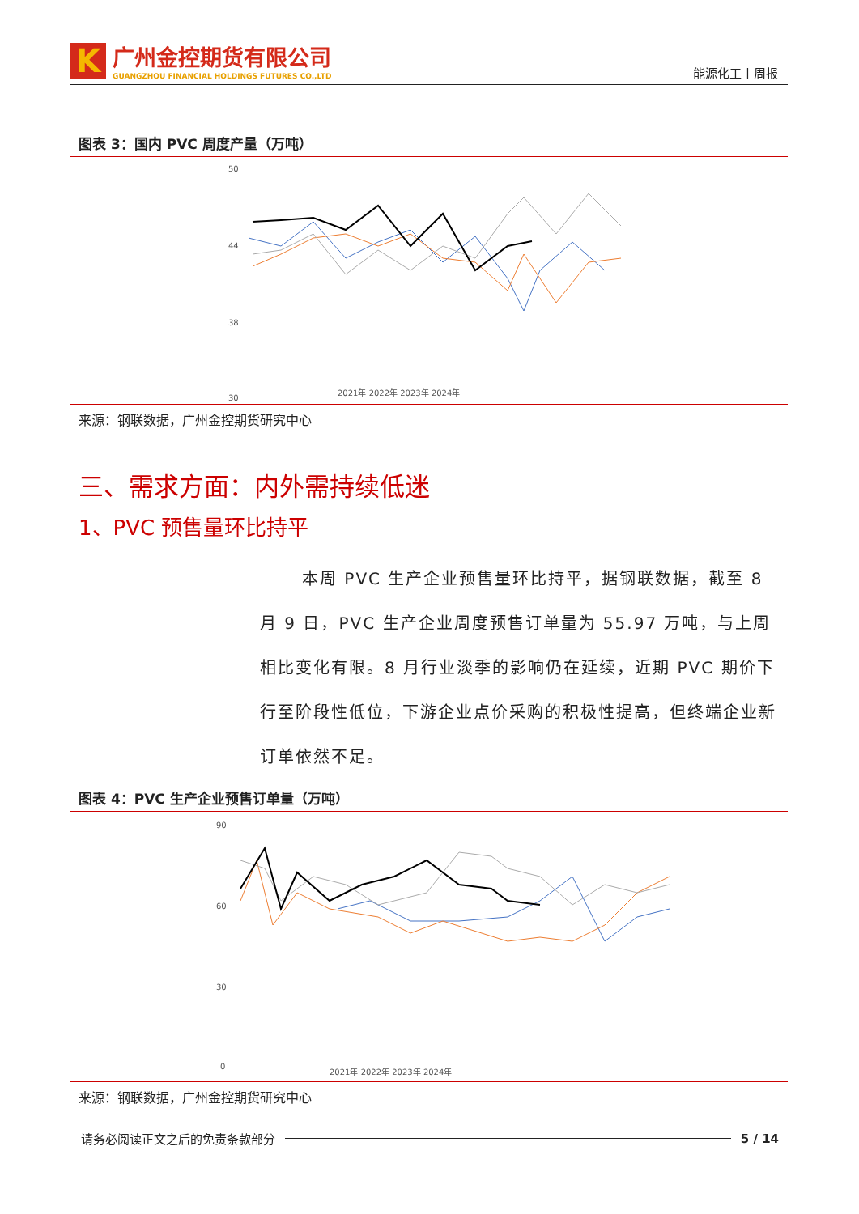K
广州金控期货有限公司
GUANGZHOU FINANCIAL HOLDINGS FUTURES CO.,LTD
能源化工丨周报
图表 3：国内 PVC 周度产量（万吨）
50
44
38
30
2021年 2022年 2023年 2024年
来源：钢联数据，广州金控期货研究中心
三、需求方面：内外需持续低迷
1、PVC 预售量环比持平
本周 PVC 生产企业预售量环比持平，据钢联数据，截至 8 月 9 日，PVC 生产企业周度预售订单量为 55.97 万吨，与上周相比变化有限。8 月行业淡季的影响仍在延续，近期 PVC 期价下行至阶段性低位，下游企业点价采购的积极性提高，但终端企业新订单依然不足。
图表 4：PVC 生产企业预售订单量（万吨）
90
60
30
0
2021年 2022年 2023年 2024年
来源：钢联数据，广州金控期货研究中心
请务必阅读正文之后的免责条款部分 5 / 14